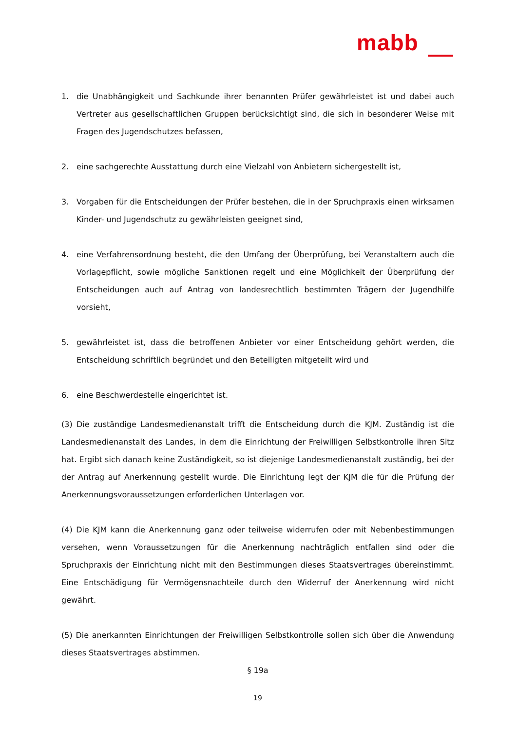mabb
1. die Unabhängigkeit und Sachkunde ihrer benannten Prüfer gewährleistet ist und dabei auch Vertreter aus gesellschaftlichen Gruppen berücksichtigt sind, die sich in besonderer Weise mit Fragen des Jugendschutzes befassen,
2. eine sachgerechte Ausstattung durch eine Vielzahl von Anbietern sichergestellt ist,
3. Vorgaben für die Entscheidungen der Prüfer bestehen, die in der Spruchpraxis einen wirksamen Kinder- und Jugendschutz zu gewährleisten geeignet sind,
4. eine Verfahrensordnung besteht, die den Umfang der Überprüfung, bei Veranstaltern auch die Vorlagepflicht, sowie mögliche Sanktionen regelt und eine Möglichkeit der Überprüfung der Entscheidungen auch auf Antrag von landesrechtlich bestimmten Trägern der Jugendhilfe vorsieht,
5. gewährleistet ist, dass die betroffenen Anbieter vor einer Entscheidung gehört werden, die Entscheidung schriftlich begründet und den Beteiligten mitgeteilt wird und
6. eine Beschwerdestelle eingerichtet ist.
(3) Die zuständige Landesmedienanstalt trifft die Entscheidung durch die KJM. Zuständig ist die Landesmedienanstalt des Landes, in dem die Einrichtung der Freiwilligen Selbstkontrolle ihren Sitz hat. Ergibt sich danach keine Zuständigkeit, so ist diejenige Landesmedienanstalt zuständig, bei der der Antrag auf Anerkennung gestellt wurde. Die Einrichtung legt der KJM die für die Prüfung der Anerkennungsvoraussetzungen erforderlichen Unterlagen vor.
(4) Die KJM kann die Anerkennung ganz oder teilweise widerrufen oder mit Nebenbestimmungen versehen, wenn Voraussetzungen für die Anerkennung nachträglich entfallen sind oder die Spruchpraxis der Einrichtung nicht mit den Bestimmungen dieses Staatsvertrages übereinstimmt. Eine Entschädigung für Vermögensnachteile durch den Widerruf der Anerkennung wird nicht gewährt.
(5) Die anerkannten Einrichtungen der Freiwilligen Selbstkontrolle sollen sich über die Anwendung dieses Staatsvertrages abstimmen.
§ 19a
19